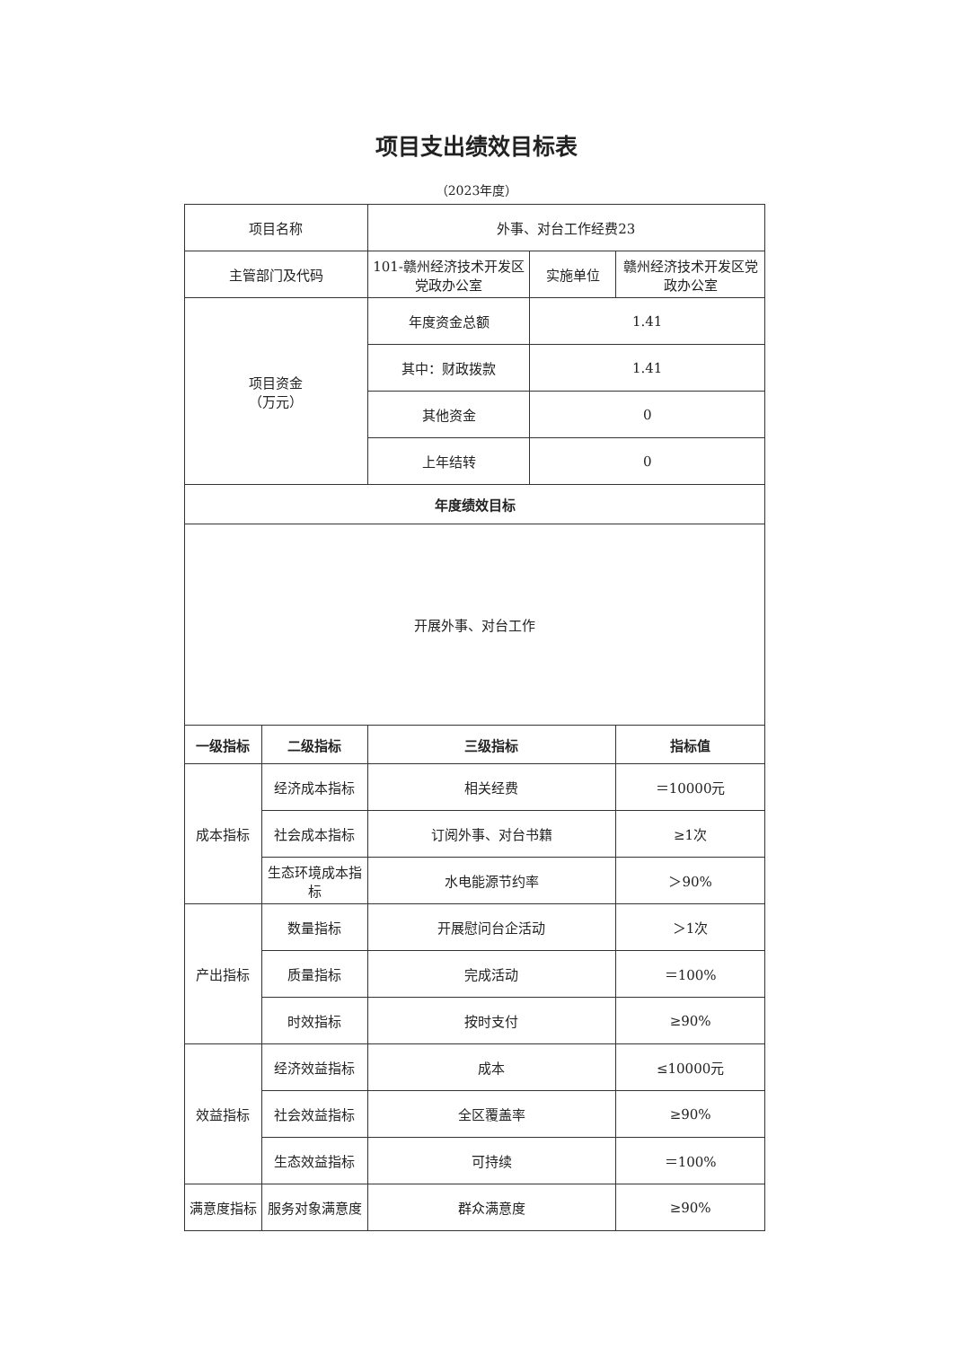项目支出绩效目标表
（2023年度）
| 项目名称 | | 外事、对台工作经费23 | | |
| 主管部门及代码 | | 101-赣州经济技术开发区党政办公室 | 实施单位 | 赣州经济技术开发区党政办公室 |
| 项目资金 （万元） | | 年度资金总额 | 1.41 | |
| | | 其中：财政拨款 | 1.41 | |
| | | 其他资金 | 0 | |
| | | 上年结转 | 0 | |
| 年度绩效目标 | | | | |
| 开展外事、对台工作 | | | | |
| 一级指标 | 二级指标 | 三级指标 | | 指标值 |
| 成本指标 | 经济成本指标 | 相关经费 | | ＝10000元 |
| | 社会成本指标 | 订阅外事、对台书籍 | | ≥1次 |
| | 生态环境成本指标 | 水电能源节约率 | | ＞90% |
| 产出指标 | 数量指标 | 开展慰问台企活动 | | ＞1次 |
| | 质量指标 | 完成活动 | | ＝100% |
| | 时效指标 | 按时支付 | | ≥90% |
| 效益指标 | 经济效益指标 | 成本 | | ≤10000元 |
| | 社会效益指标 | 全区覆盖率 | | ≥90% |
| | 生态效益指标 | 可持续 | | ＝100% |
| 满意度指标 | 服务对象满意度 | 群众满意度 | | ≥90% |